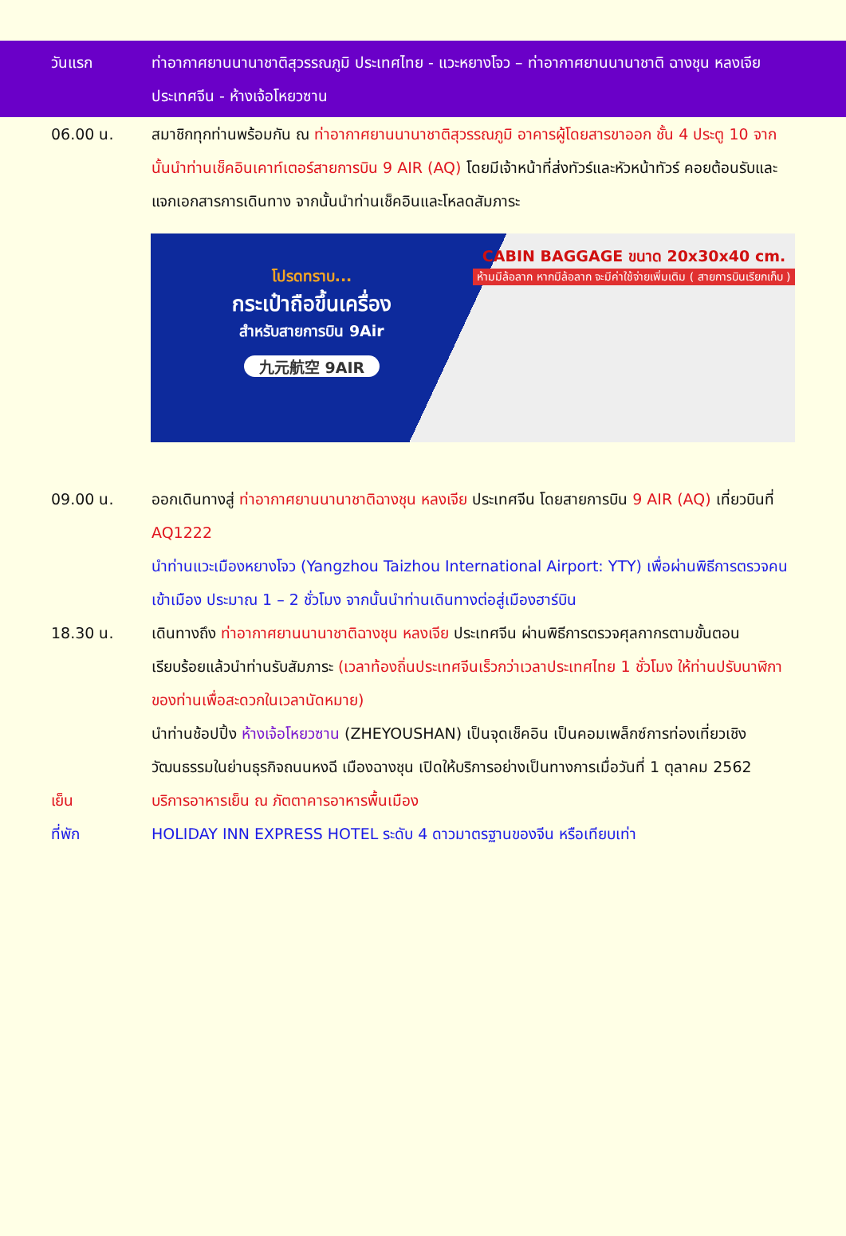วันแรก ท่าอากาศยานนานาชาติสุวรรณภูมิ ประเทศไทย - แวะหยางโจว – ท่าอากาศยานนานาชาติ ฉางชุน หลงเจีย ประเทศจีน - ห้างเจ้อโหยวซาน
06.00 น. สมาชิกทุกท่านพร้อมกัน ณ ท่าอากาศยานนานาชาติสุวรรณภูมิ อาคารผู้โดยสารขาออก ชั้น 4 ประตู 10 จากนั้นนำท่านเช็คอินเคาท์เตอร์สายการบิน 9 AIR (AQ) โดยมีเจ้าหน้าที่ส่งทัวร์และหัวหน้าทัวร์ คอยต้อนรับและแจกเอกสารการเดินทาง จากนั้นนำท่านเช็คอินและโหลดสัมภาระ
โปรดทราบ...
กระเป๋าถือขึ้นเครื่อง
สำหรับสายการบิน 9Air
九元航空 9AIR
CABIN BAGGAGE ขนาด 20x30x40 cm.
ห้ามมีล้อลาก หากมีล้อลาก จะมีค่าใช้จ่ายเพิ่มเติม ( สายการบินเรียกเก็บ )
09.00 น. ออกเดินทางสู่ ท่าอากาศยานนานาชาติฉางชุน หลงเจีย ประเทศจีน โดยสายการบิน 9 AIR (AQ) เที่ยวบินที่ AQ1222
นำท่านแวะเมืองหยางโจว (Yangzhou Taizhou International Airport: YTY) เพื่อผ่านพิธีการตรวจคนเข้าเมือง ประมาณ 1 – 2 ชั่วโมง จากนั้นนำท่านเดินทางต่อสู่เมืองฮาร์บิน
18.30 น. เดินทางถึง ท่าอากาศยานนานาชาติฉางชุน หลงเจีย ประเทศจีน ผ่านพิธีการตรวจศุลกากรตามขั้นตอนเรียบร้อยแล้วนำท่านรับสัมภาระ (เวลาท้องถิ่นประเทศจีนเร็วกว่าเวลาประเทศไทย 1 ชั่วโมง ให้ท่านปรับนาฬิกาของท่านเพื่อสะดวกในเวลานัดหมาย)
นำท่านช้อปปิ้ง ห้างเจ้อโหยวซาน (ZHEYOUSHAN) เป็นจุดเช็คอิน เป็นคอมเพล็กซ์การท่องเที่ยวเชิงวัฒนธรรมในย่านธุรกิจถนนหงฉี เมืองฉางชุน เปิดให้บริการอย่างเป็นทางการเมื่อวันที่ 1 ตุลาคม 2562
เย็น บริการอาหารเย็น ณ ภัตตาคารอาหารพื้นเมือง
ที่พัก HOLIDAY INN EXPRESS HOTEL ระดับ 4 ดาวมาตรฐานของจีน หรือเทียบเท่า